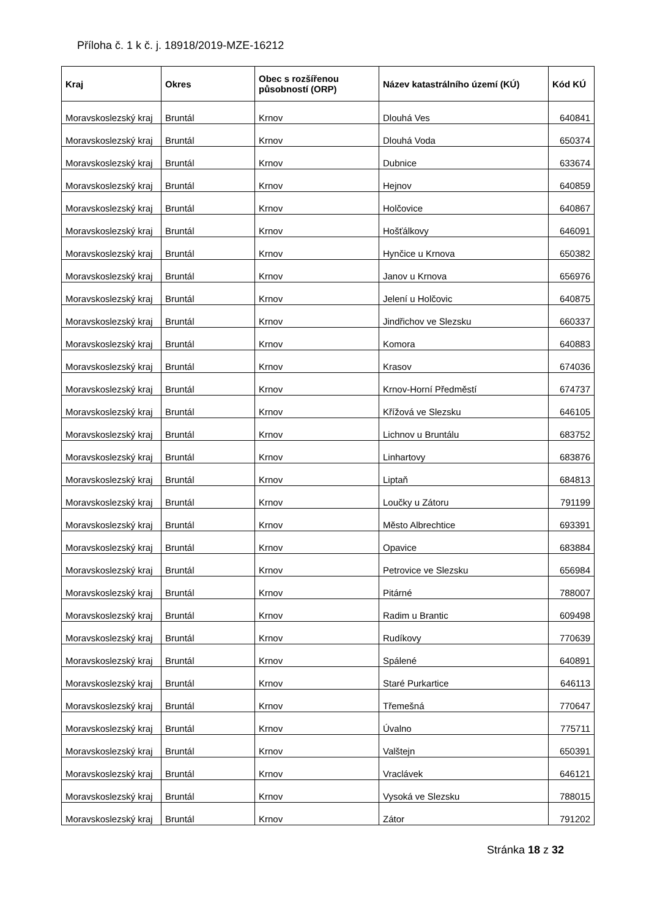Příloha č. 1 k č. j. 18918/2019-MZE-16212
| Kraj | Okres | Obec s rozšířenou působností (ORP) | Název katastrálního území (KÚ) | Kód KÚ |
| --- | --- | --- | --- | --- |
| Moravskoslezský kraj | Bruntál | Krnov | Dlouhá Ves | 640841 |
| Moravskoslezský kraj | Bruntál | Krnov | Dlouhá Voda | 650374 |
| Moravskoslezský kraj | Bruntál | Krnov | Dubnice | 633674 |
| Moravskoslezský kraj | Bruntál | Krnov | Hejnov | 640859 |
| Moravskoslezský kraj | Bruntál | Krnov | Holčovice | 640867 |
| Moravskoslezský kraj | Bruntál | Krnov | Hošťálkovy | 646091 |
| Moravskoslezský kraj | Bruntál | Krnov | Hynčice u Krnova | 650382 |
| Moravskoslezský kraj | Bruntál | Krnov | Janov u Krnova | 656976 |
| Moravskoslezský kraj | Bruntál | Krnov | Jelení u Holčovic | 640875 |
| Moravskoslezský kraj | Bruntál | Krnov | Jindřichov ve Slezsku | 660337 |
| Moravskoslezský kraj | Bruntál | Krnov | Komora | 640883 |
| Moravskoslezský kraj | Bruntál | Krnov | Krasov | 674036 |
| Moravskoslezský kraj | Bruntál | Krnov | Krnov-Horní Předměstí | 674737 |
| Moravskoslezský kraj | Bruntál | Krnov | Křížová ve Slezsku | 646105 |
| Moravskoslezský kraj | Bruntál | Krnov | Lichnov u Bruntálu | 683752 |
| Moravskoslezský kraj | Bruntál | Krnov | Linhartovy | 683876 |
| Moravskoslezský kraj | Bruntál | Krnov | Liptaň | 684813 |
| Moravskoslezský kraj | Bruntál | Krnov | Loučky u Zátoru | 791199 |
| Moravskoslezský kraj | Bruntál | Krnov | Město Albrechtice | 693391 |
| Moravskoslezský kraj | Bruntál | Krnov | Opavice | 683884 |
| Moravskoslezský kraj | Bruntál | Krnov | Petrovice ve Slezsku | 656984 |
| Moravskoslezský kraj | Bruntál | Krnov | Pitárné | 788007 |
| Moravskoslezský kraj | Bruntál | Krnov | Radim u Brantic | 609498 |
| Moravskoslezský kraj | Bruntál | Krnov | Rudíkovy | 770639 |
| Moravskoslezský kraj | Bruntál | Krnov | Spálené | 640891 |
| Moravskoslezský kraj | Bruntál | Krnov | Staré Purkartice | 646113 |
| Moravskoslezský kraj | Bruntál | Krnov | Třemešná | 770647 |
| Moravskoslezský kraj | Bruntál | Krnov | Úvalno | 775711 |
| Moravskoslezský kraj | Bruntál | Krnov | Valštejn | 650391 |
| Moravskoslezský kraj | Bruntál | Krnov | Vraclávek | 646121 |
| Moravskoslezský kraj | Bruntál | Krnov | Vysoká ve Slezsku | 788015 |
| Moravskoslezský kraj | Bruntál | Krnov | Zátor | 791202 |
Stránka 18 z 32